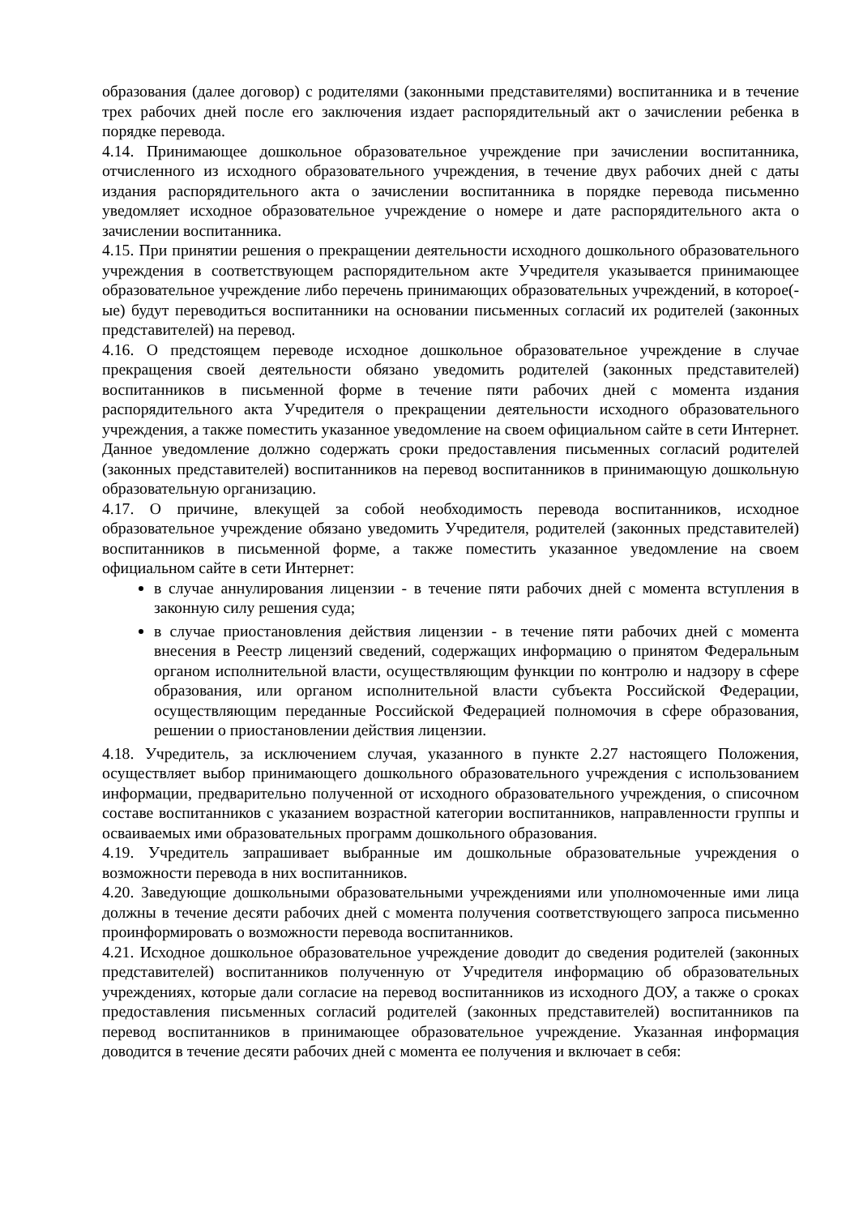образования (далее договор) с родителями (законными представителями) воспитанника и в течение трех рабочих дней после его заключения издает распорядительный акт о зачислении ребенка в порядке перевода.
4.14. Принимающее дошкольное образовательное учреждение при зачислении воспитанника, отчисленного из исходного образовательного учреждения, в течение двух рабочих дней с даты издания распорядительного акта о зачислении воспитанника в порядке перевода письменно уведомляет исходное образовательное учреждение о номере и дате распорядительного акта о зачислении воспитанника.
4.15. При принятии решения о прекращении деятельности исходного дошкольного образовательного учреждения в соответствующем распорядительном акте Учредителя указывается принимающее образовательное учреждение либо перечень принимающих образовательных учреждений, в которое(-ые) будут переводиться воспитанники на основании письменных согласий их родителей (законных представителей) на перевод.
4.16. О предстоящем переводе исходное дошкольное образовательное учреждение в случае прекращения своей деятельности обязано уведомить родителей (законных представителей) воспитанников в письменной форме в течение пяти рабочих дней с момента издания распорядительного акта Учредителя о прекращении деятельности исходного образовательного учреждения, а также поместить указанное уведомление на своем официальном сайте в сети Интернет. Данное уведомление должно содержать сроки предоставления письменных согласий родителей (законных представителей) воспитанников на перевод воспитанников в принимающую дошкольную образовательную организацию.
4.17. О причине, влекущей за собой необходимость перевода воспитанников, исходное образовательное учреждение обязано уведомить Учредителя, родителей (законных представителей) воспитанников в письменной форме, а также поместить указанное уведомление на своем официальном сайте в сети Интернет:
в случае аннулирования лицензии - в течение пяти рабочих дней с момента вступления в законную силу решения суда;
в случае приостановления действия лицензии - в течение пяти рабочих дней с момента внесения в Реестр лицензий сведений, содержащих информацию о принятом Федеральным органом исполнительной власти, осуществляющим функции по контролю и надзору в сфере образования, или органом исполнительной власти субъекта Российской Федерации, осуществляющим переданные Российской Федерацией полномочия в сфере образования, решении о приостановлении действия лицензии.
4.18. Учредитель, за исключением случая, указанного в пункте 2.27 настоящего Положения, осуществляет выбор принимающего дошкольного образовательного учреждения с использованием информации, предварительно полученной от исходного образовательного учреждения, о списочном составе воспитанников с указанием возрастной категории воспитанников, направленности группы и осваиваемых ими образовательных программ дошкольного образования.
4.19. Учредитель запрашивает выбранные им дошкольные образовательные учреждения о возможности перевода в них воспитанников.
4.20. Заведующие дошкольными образовательными учреждениями или уполномоченные ими лица должны в течение десяти рабочих дней с момента получения соответствующего запроса письменно проинформировать о возможности перевода воспитанников.
4.21. Исходное дошкольное образовательное учреждение доводит до сведения родителей (законных представителей) воспитанников полученную от Учредителя информацию об образовательных учреждениях, которые дали согласие на перевод воспитанников из исходного ДОУ, а также о сроках предоставления письменных согласий родителей (законных представителей) воспитанников па перевод воспитанников в принимающее образовательное учреждение. Указанная информация доводится в течение десяти рабочих дней с момента ее получения и включает в себя: